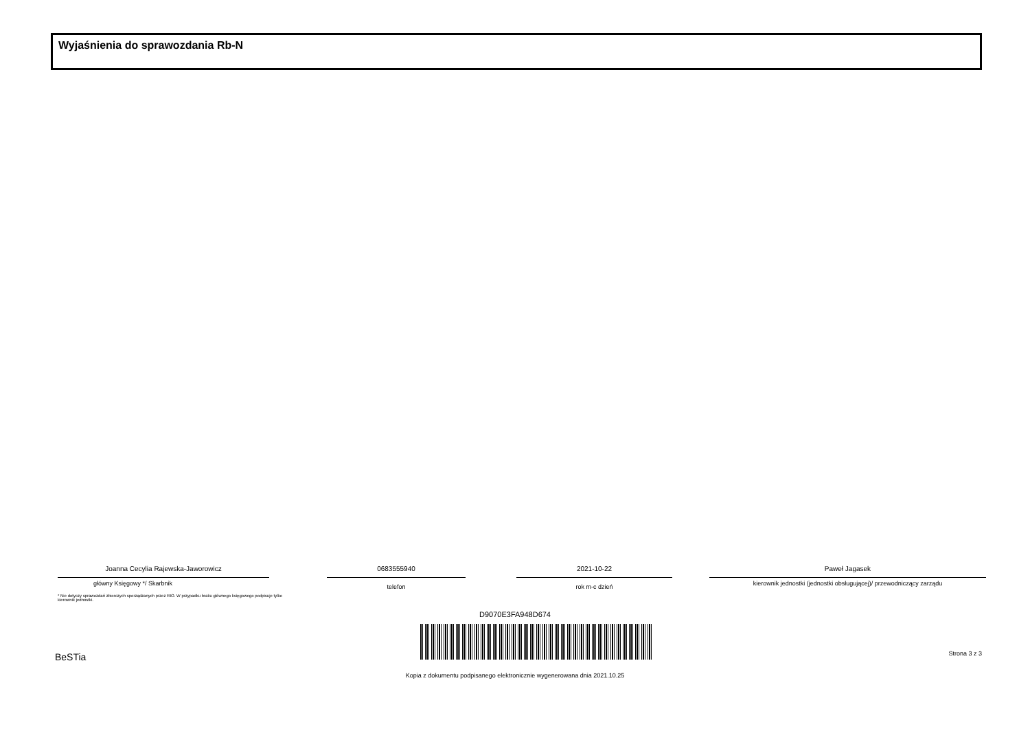Wyjaśnienia do sprawozdania Rb-N
Joanna Cecylia Rajewska-Jaworowicz
główny Księgowy */ Skarbnik
0683555940
telefon
2021-10-22
rok m-c dzień
Paweł Jagasek
kierownik jednostki (jednostki obsługującej)/ przewodniczący zarządu
* Nie dotyczy sprawozdań zbiorczych sporządzanych przez RIO. W przypadku braku głównego księgowego podpisuje tylko kierownik jednostki.
D9070E3FA948D674
BeSTia Strona 3 z 3
Kopia z dokumentu podpisanego elektronicznie wygenerowana dnia 2021.10.25